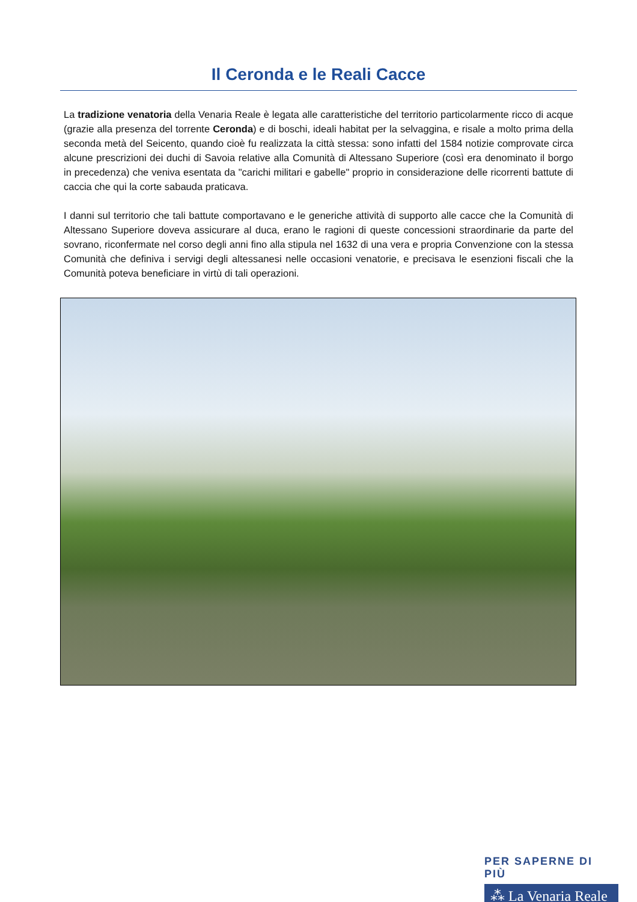Il Ceronda e le Reali Cacce
La tradizione venatoria della Venaria Reale è legata alle caratteristiche del territorio particolarmente ricco di acque (grazie alla presenza del torrente Ceronda) e di boschi, ideali habitat per la selvaggina, e risale a molto prima della seconda metà del Seicento, quando cioè fu realizzata la città stessa: sono infatti del 1584 notizie comprovate circa alcune prescrizioni dei duchi di Savoia relative alla Comunità di Altessano Superiore (così era denominato il borgo in precedenza) che veniva esentata da "carichi militari e gabelle" proprio in considerazione delle ricorrenti battute di caccia che qui la corte sabauda praticava.
I danni sul territorio che tali battute comportavano e le generiche attività di supporto alle cacce che la Comunità di Altessano Superiore doveva assicurare al duca, erano le ragioni di queste concessioni straordinarie da parte del sovrano, riconfermate nel corso degli anni fino alla stipula nel 1632 di una vera e propria Convenzione con la stessa Comunità che definiva i servigi degli altessanesi nelle occasioni venatorie, e precisava le esenzioni fiscali che la Comunità poteva beneficiare in virtù di tali operazioni.
PER SAPERNE DI PIÙ
⁂ La Venaria Reale